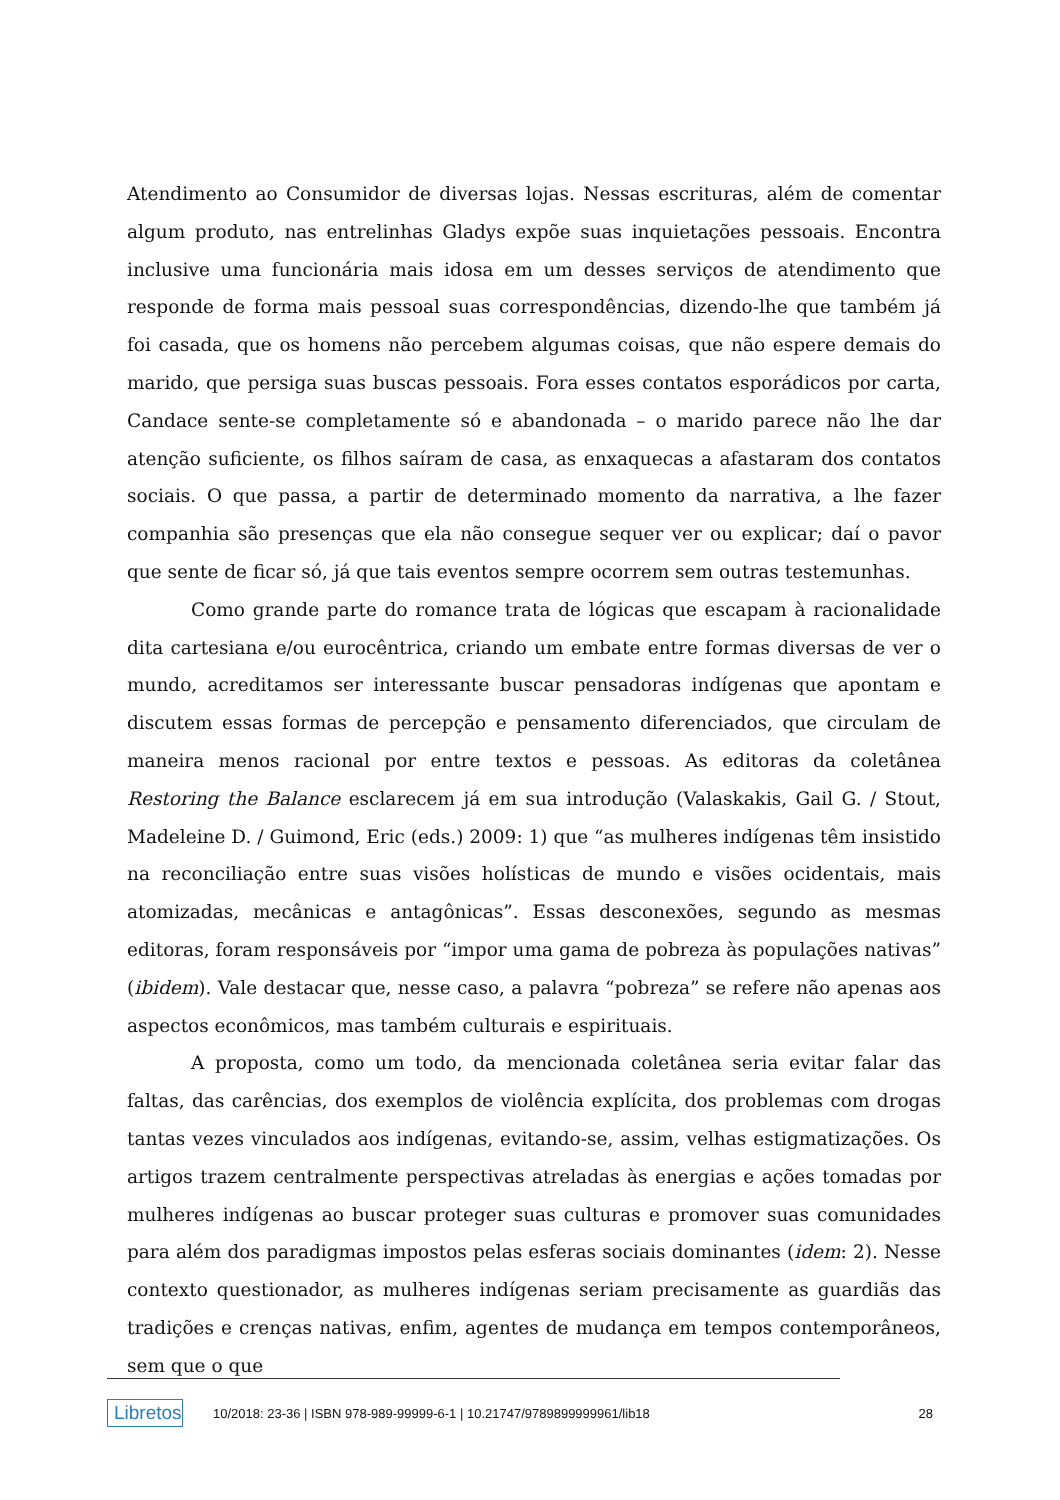Atendimento ao Consumidor de diversas lojas. Nessas escrituras, além de comentar algum produto, nas entrelinhas Gladys expõe suas inquietações pessoais. Encontra inclusive uma funcionária mais idosa em um desses serviços de atendimento que responde de forma mais pessoal suas correspondências, dizendo-lhe que também já foi casada, que os homens não percebem algumas coisas, que não espere demais do marido, que persiga suas buscas pessoais. Fora esses contatos esporádicos por carta, Candace sente-se completamente só e abandonada – o marido parece não lhe dar atenção suficiente, os filhos saíram de casa, as enxaquecas a afastaram dos contatos sociais. O que passa, a partir de determinado momento da narrativa, a lhe fazer companhia são presenças que ela não consegue sequer ver ou explicar; daí o pavor que sente de ficar só, já que tais eventos sempre ocorrem sem outras testemunhas.
Como grande parte do romance trata de lógicas que escapam à racionalidade dita cartesiana e/ou eurocêntrica, criando um embate entre formas diversas de ver o mundo, acreditamos ser interessante buscar pensadoras indígenas que apontam e discutem essas formas de percepção e pensamento diferenciados, que circulam de maneira menos racional por entre textos e pessoas. As editoras da coletânea Restoring the Balance esclarecem já em sua introdução (Valaskakis, Gail G. / Stout, Madeleine D. / Guimond, Eric (eds.) 2009: 1) que “as mulheres indígenas têm insistido na reconciliação entre suas visões holísticas de mundo e visões ocidentais, mais atomizadas, mecânicas e antagônicas”. Essas desconexões, segundo as mesmas editoras, foram responsáveis por “impor uma gama de pobreza às populações nativas” (ibidem). Vale destacar que, nesse caso, a palavra “pobreza” se refere não apenas aos aspectos econômicos, mas também culturais e espirituais.
A proposta, como um todo, da mencionada coletânea seria evitar falar das faltas, das carências, dos exemplos de violência explícita, dos problemas com drogas tantas vezes vinculados aos indígenas, evitando-se, assim, velhas estigmatizações. Os artigos trazem centralmente perspectivas atreladas às energias e ações tomadas por mulheres indígenas ao buscar proteger suas culturas e promover suas comunidades para além dos paradigmas impostos pelas esferas sociais dominantes (idem: 2). Nesse contexto questionador, as mulheres indígenas seriam precisamente as guardiãs das tradições e crenças nativas, enfim, agentes de mudança em tempos contemporâneos, sem que o que
Libretos 10/2018: 23-36 | ISBN 978-989-99999-6-1 | 10.21747/9789899999961/lib18 28